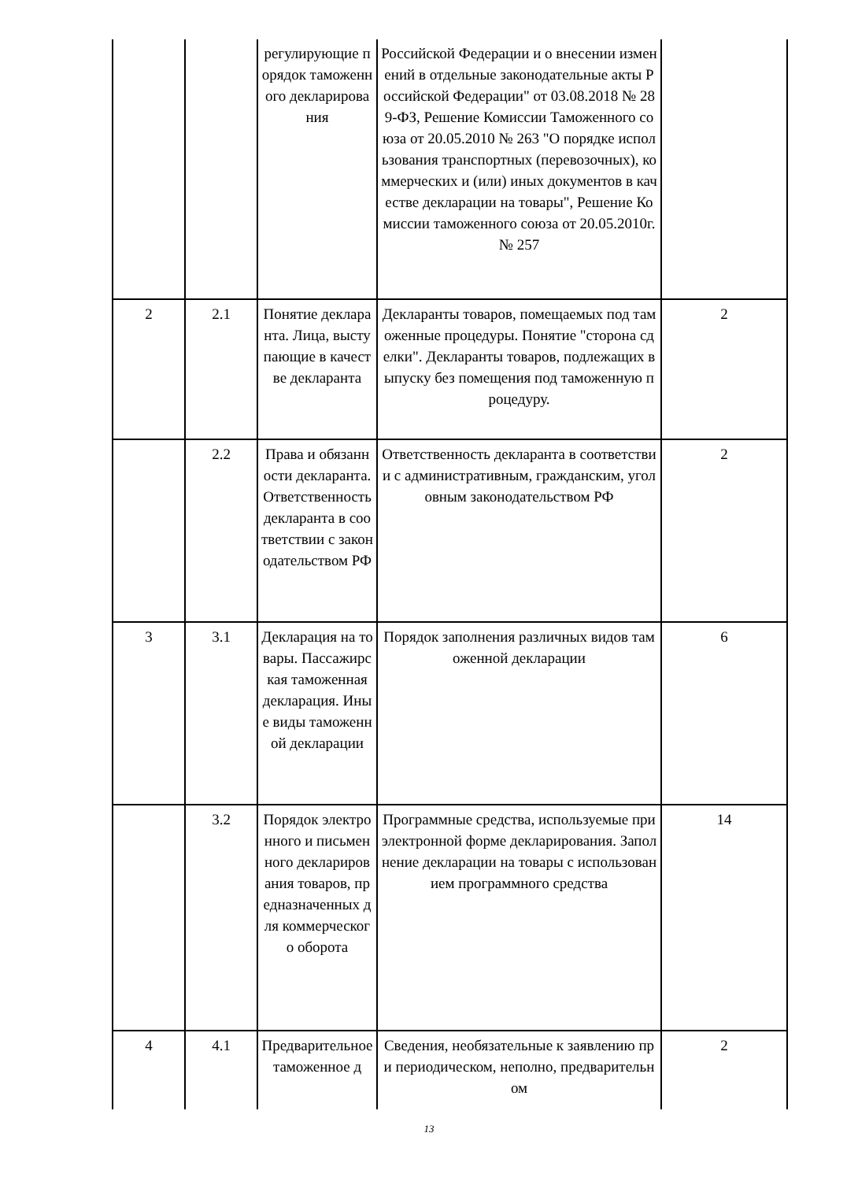| | | регулирующие порядок таможенного декларирования | Российской Федерации и о внесении изменений в отдельные законодательные акты Российской Федерации" от 03.08.2018 № 289-ФЗ, Решение Комиссии Таможенного союза от 20.05.2010 № 263 "О порядке использования транспортных (перевозочных), коммерческих и (или) иных документов в качестве декларации на товары", Решение Комиссии таможенного союза от 20.05.2010г. № 257 | |
| 2 | 2.1 | Понятие декларанта. Лица, выступающие в качестве декларанта | Декларанты товаров, помещаемых под таможенные процедуры. Понятие "сторона сделки". Декларанты товаров, подлежащих выпуску без помещения под таможенную процедуру. | 2 |
| | 2.2 | Права и обязанности декларанта. Ответственность декларанта в соответствии с законодательством РФ | Ответственность декларанта в соответствии с административным, гражданским, уголовным законодательством РФ | 2 |
| 3 | 3.1 | Декларация на товары. Пассажирская таможенная декларация. Иные виды таможенной декларации | Порядок заполнения различных видов таможенной декларации | 6 |
| | 3.2 | Порядок электронного и письменного декларирования товаров, предназначенных для коммерческого оборота | Программные средства, используемые при электронной форме декларирования. Заполнение декларации на товары с использованием программного средства | 14 |
| 4 | 4.1 | Предварительное таможенное д | Сведения, необязательные к заявлению при периодическом, неполно, предварительном | 2 |
13